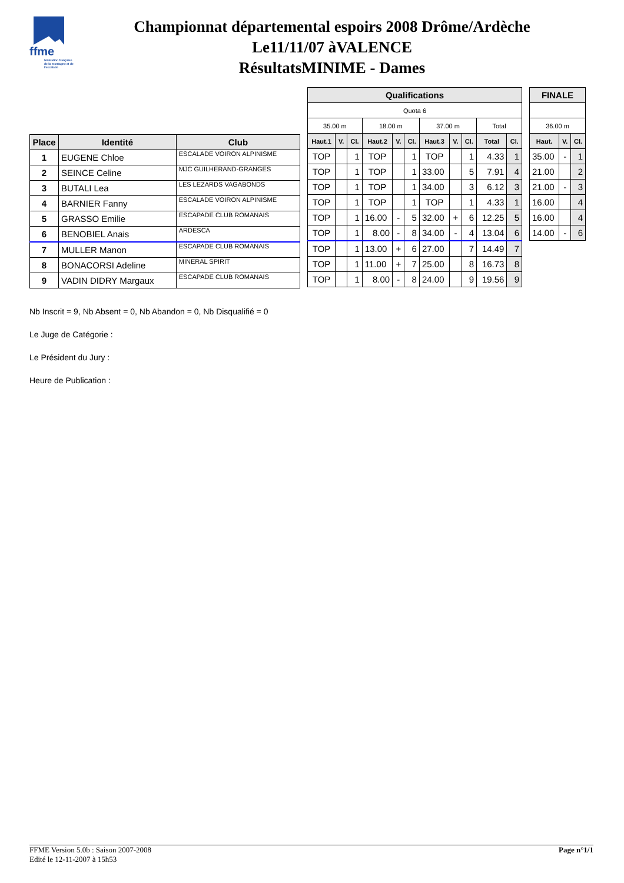ffme
fédération française de la montagne et de l'escalade
Championnat départemental espoirs 2008 Drôme/Ardèche
Le11/11/07 àVALENCE
RésultatsMINIME - Dames
| Place | Identité | Club |
| --- | --- | --- |
| 1 | EUGENE Chloe | ESCALADE VOIRON ALPINISME |
| 2 | SEINCE Celine | MJC GUILHERAND-GRANGES |
| 3 | BUTALI Lea | LES LEZARDS VAGABONDS |
| 4 | BARNIER Fanny | ESCALADE VOIRON ALPINISME |
| 5 | GRASSO Emilie | ESCAPADE CLUB ROMANAIS |
| 6 | BENOBIEL Anais | ARDESCA |
| 7 | MULLER Manon | ESCAPADE CLUB ROMANAIS |
| 8 | BONACORSI Adeline | MINERAL SPIRIT |
| 9 | VADIN DIDRY Margaux | ESCAPADE CLUB ROMANAIS |
| Qualifications | | | | | | | | | | |
| --- | --- | --- | --- | --- | --- | --- | --- | --- | --- | --- |
| Quota 6 | | | | | | | | | | |
| 35.00 m | | | 18.00 m | | | 37.00 m | | | Total | |
| Haut.1 | V. | Cl. | Haut.2 | V. | Cl. | Haut.3 | V. | Cl. | Total | Cl. |
| TOP | | 1 | TOP | | 1 | TOP | | 1 | 4.33 | 1 |
| TOP | | 1 | TOP | | 1 | 33.00 | | 5 | 7.91 | 4 |
| TOP | | 1 | TOP | | 1 | 34.00 | | 3 | 6.12 | 3 |
| TOP | | 1 | TOP | | 1 | TOP | | 1 | 4.33 | 1 |
| TOP | | 1 | 16.00 | - | 5 | 32.00 | + | 6 | 12.25 | 5 |
| TOP | | 1 | 8.00 | - | 8 | 34.00 | - | 4 | 13.04 | 6 |
| TOP | | 1 | 13.00 | + | 6 | 27.00 | | 7 | 14.49 | 7 |
| TOP | | 1 | 11.00 | + | 7 | 25.00 | | 8 | 16.73 | 8 |
| TOP | | 1 | 8.00 | - | 8 | 24.00 | | 9 | 19.56 | 9 |
| FINALE | | |
| --- | --- | --- |
| 36.00 m | | |
| Haut. | V. | Cl. |
| 35.00 | - | 1 |
| 21.00 | | 2 |
| 21.00 | - | 3 |
| 16.00 | | 4 |
| 16.00 | | 4 |
| 14.00 | - | 6 |
Nb Inscrit = 9, Nb Absent = 0, Nb Abandon = 0, Nb Disqualifié = 0
Le Juge de Catégorie :
Le Président du Jury :
Heure de Publication :
FFME Version 5.0b : Saison 2007-2008
Edité le 12-11-2007 à 15h53
Page n°1/1